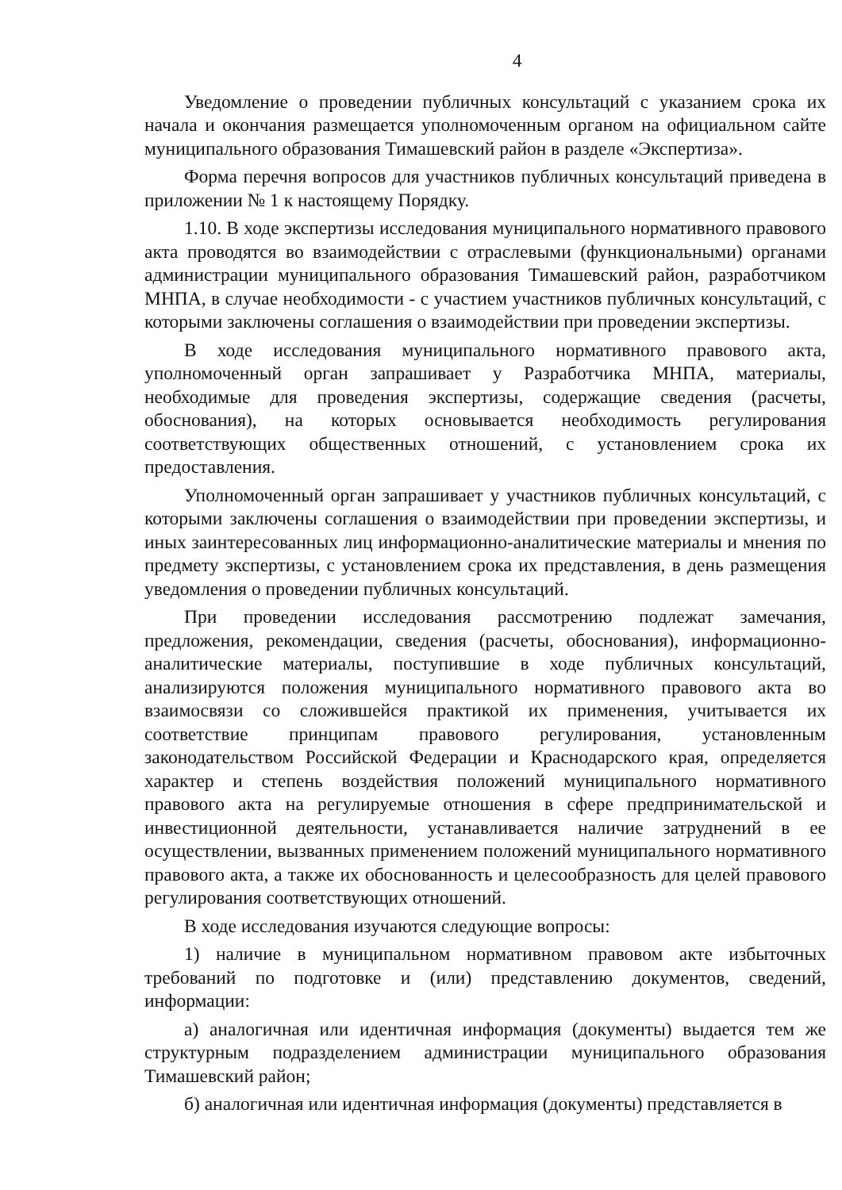4
Уведомление о проведении публичных консультаций с указанием срока их начала и окончания размещается уполномоченным органом на официальном сайте муниципального образования Тимашевский район в разделе «Экспертиза».
Форма перечня вопросов для участников публичных консультаций приведена в приложении № 1 к настоящему Порядку.
1.10. В ходе экспертизы исследования муниципального нормативного правового акта проводятся во взаимодействии с отраслевыми (функциональными) органами администрации муниципального образования Тимашевский район, разработчиком МНПА, в случае необходимости - с участием участников публичных консультаций, с которыми заключены соглашения о взаимодействии при проведении экспертизы.
В ходе исследования муниципального нормативного правового акта, уполномоченный орган запрашивает у Разработчика МНПА, материалы, необходимые для проведения экспертизы, содержащие сведения (расчеты, обоснования), на которых основывается необходимость регулирования соответствующих общественных отношений, с установлением срока их предоставления.
Уполномоченный орган запрашивает у участников публичных консультаций, с которыми заключены соглашения о взаимодействии при проведении экспертизы, и иных заинтересованных лиц информационно-аналитические материалы и мнения по предмету экспертизы, с установлением срока их представления, в день размещения уведомления о проведении публичных консультаций.
При проведении исследования рассмотрению подлежат замечания, предложения, рекомендации, сведения (расчеты, обоснования), информационно-аналитические материалы, поступившие в ходе публичных консультаций, анализируются положения муниципального нормативного правового акта во взаимосвязи со сложившейся практикой их применения, учитывается их соответствие принципам правового регулирования, установленным законодательством Российской Федерации и Краснодарского края, определяется характер и степень воздействия положений муниципального нормативного правового акта на регулируемые отношения в сфере предпринимательской и инвестиционной деятельности, устанавливается наличие затруднений в ее осуществлении, вызванных применением положений муниципального нормативного правового акта, а также их обоснованность и целесообразность для целей правового регулирования соответствующих отношений.
В ходе исследования изучаются следующие вопросы:
1) наличие в муниципальном нормативном правовом акте избыточных требований по подготовке и (или) представлению документов, сведений, информации:
а) аналогичная или идентичная информация (документы) выдается тем же структурным подразделением администрации муниципального образования Тимашевский район;
б) аналогичная или идентичная информация (документы) представляется в